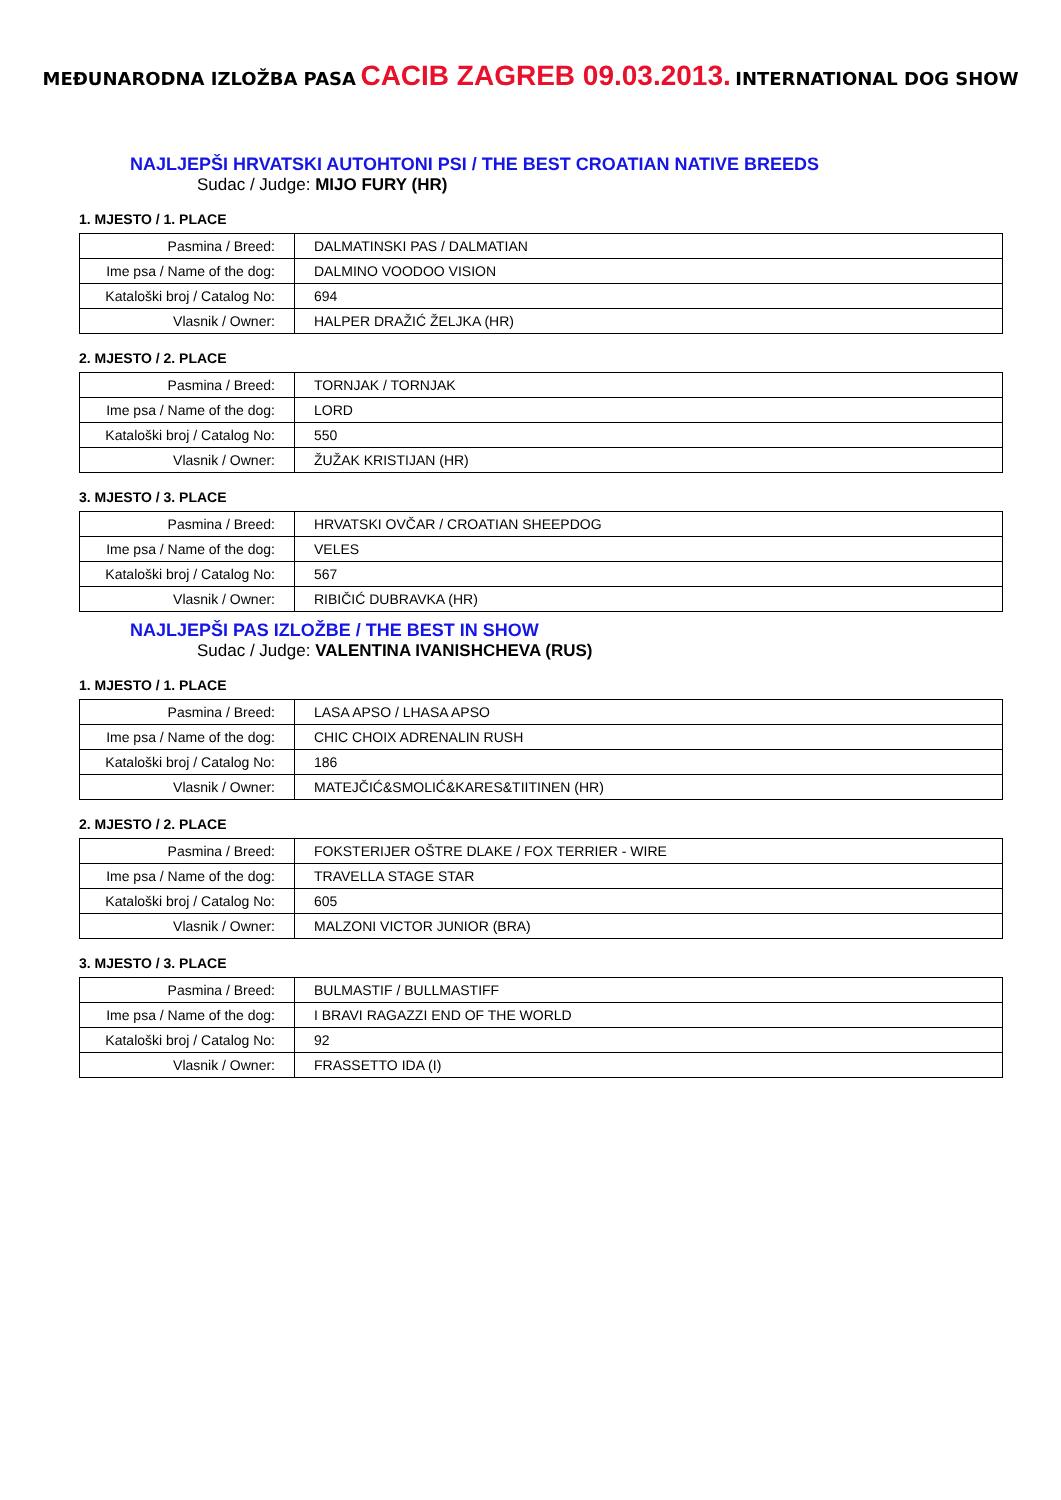MEĐUNARODNA IZLOŽBA PASA CACIB ZAGREB 09.03.2013. INTERNATIONAL DOG SHOW
NAJLJEPŠI HRVATSKI AUTOHTONI PSI / THE BEST CROATIAN NATIVE BREEDS
Sudac / Judge: MIJO FURY (HR)
1. MJESTO / 1. PLACE
| Pasmina / Breed: | DALMATINSKI PAS / DALMATIAN |
| Ime psa / Name of the dog: | DALMINO VOODOO VISION |
| Kataloški broj / Catalog No: | 694 |
| Vlasnik / Owner: | HALPER DRAŽIĆ ŽELJKA (HR) |
2. MJESTO / 2. PLACE
| Pasmina / Breed: | TORNJAK / TORNJAK |
| Ime psa / Name of the dog: | LORD |
| Kataloški broj / Catalog No: | 550 |
| Vlasnik / Owner: | ŽUŽAK KRISTIJAN (HR) |
3. MJESTO / 3. PLACE
| Pasmina / Breed: | HRVATSKI OVČAR / CROATIAN SHEEPDOG |
| Ime psa / Name of the dog: | VELES |
| Kataloški broj / Catalog No: | 567 |
| Vlasnik / Owner: | RIBIČIĆ DUBRAVKA (HR) |
NAJLJEPŠI PAS IZLOŽBE / THE BEST IN SHOW
Sudac / Judge: VALENTINA IVANISHCHEVA (RUS)
1. MJESTO / 1. PLACE
| Pasmina / Breed: | LASA APSO / LHASA APSO |
| Ime psa / Name of the dog: | CHIC CHOIX ADRENALIN RUSH |
| Kataloški broj / Catalog No: | 186 |
| Vlasnik / Owner: | MATEJČIĆ&SMOLIĆ&KARES&TIITINEN (HR) |
2. MJESTO / 2. PLACE
| Pasmina / Breed: | FOKSTERIJER OŠTRE DLAKE / FOX TERRIER - WIRE |
| Ime psa / Name of the dog: | TRAVELLA STAGE STAR |
| Kataloški broj / Catalog No: | 605 |
| Vlasnik / Owner: | MALZONI VICTOR JUNIOR (BRA) |
3. MJESTO / 3. PLACE
| Pasmina / Breed: | BULMASTIF / BULLMASTIFF |
| Ime psa / Name of the dog: | I BRAVI RAGAZZI END OF THE WORLD |
| Kataloški broj / Catalog No: | 92 |
| Vlasnik / Owner: | FRASSETTO IDA (I) |